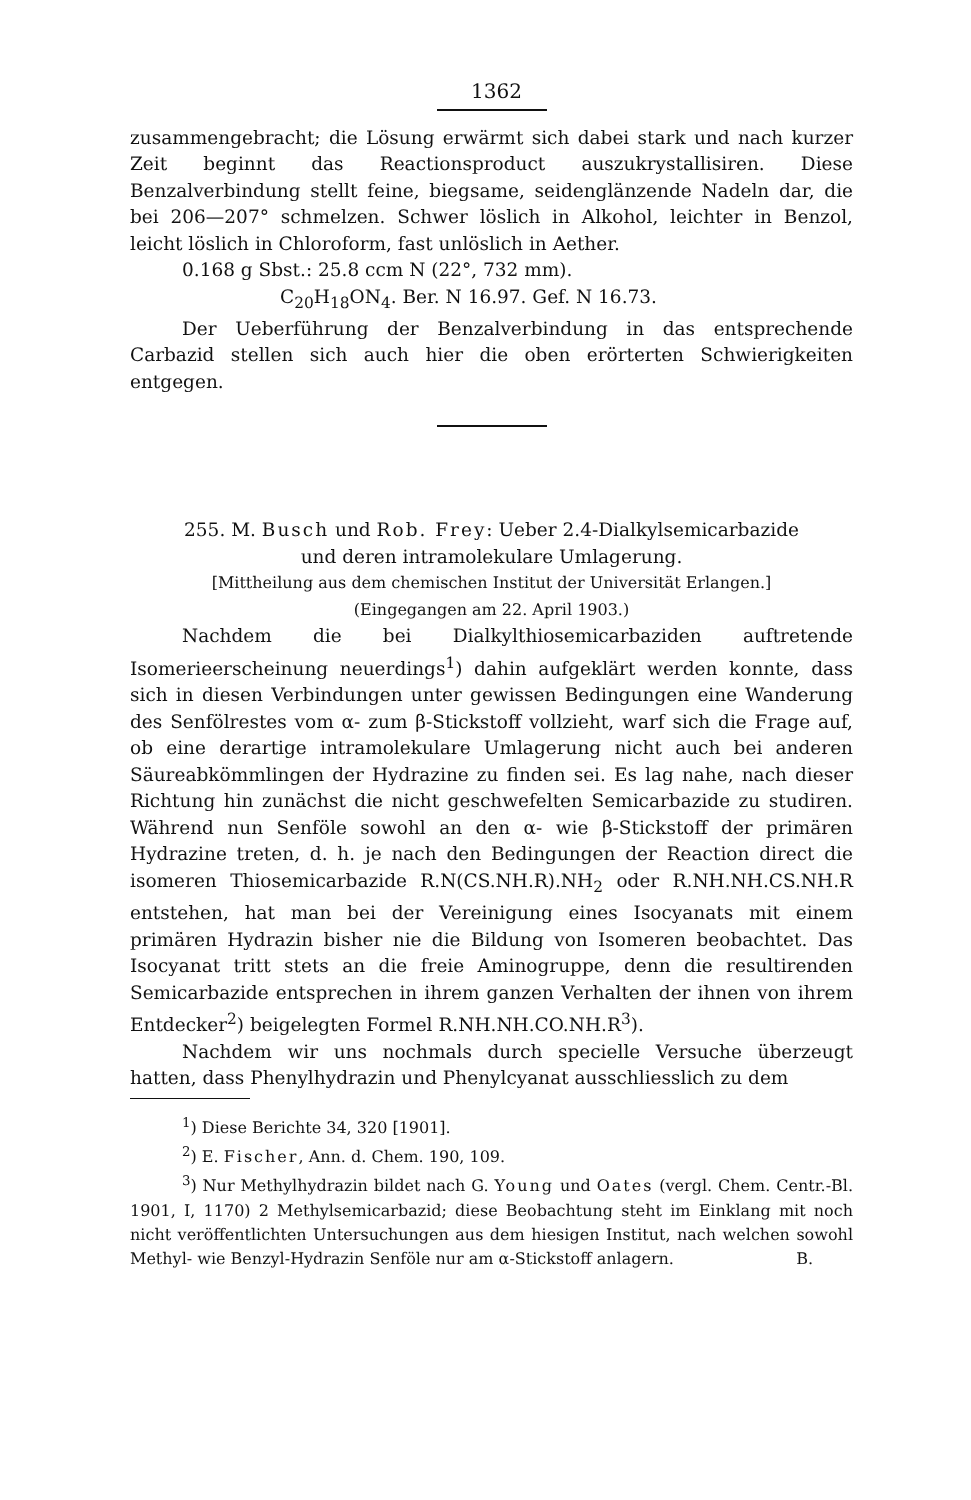1362
zusammengebracht; die Lösung erwärmt sich dabei stark und nach kurzer Zeit beginnt das Reactionsproduct auszukrystallisiren. Diese Benzalverbindung stellt feine, biegsame, seidenglänzende Nadeln dar, die bei 206—207° schmelzen. Schwer löslich in Alkohol, leichter in Benzol, leicht löslich in Chloroform, fast unlöslich in Aether.
0.168 g Sbst.: 25.8 ccm N (22°, 732 mm).
C<sub>20</sub>H<sub>18</sub>ON<sub>4</sub>. Ber. N 16.97. Gef. N 16.73.
Der Ueberführung der Benzalverbindung in das entsprechende Carbazid stellen sich auch hier die oben erörterten Schwierigkeiten entgegen.
255. M. Busch und Rob. Frey: Ueber 2.4-Dialkylsemicarbazide
und deren intramolekulare Umlagerung.
[Mittheilung aus dem chemischen Institut der Universität Erlangen.]
(Eingegangen am 22. April 1903.)
Nachdem die bei Dialkylthiosemicarbaziden auftretende Isomerieerscheinung neuerdings<sup>1</sup>) dahin aufgeklärt werden konnte, dass sich in diesen Verbindungen unter gewissen Bedingungen eine Wanderung des Senfölrestes vom α- zum β-Stickstoff vollzieht, warf sich die Frage auf, ob eine derartige intramolekulare Umlagerung nicht auch bei anderen Säureabkömmlingen der Hydrazine zu finden sei. Es lag nahe, nach dieser Richtung hin zunächst die nicht geschwefelten Semicarbazide zu studiren. Während nun Senföle sowohl an den α- wie β-Stickstoff der primären Hydrazine treten, d. h. je nach den Bedingungen der Reaction direct die isomeren Thiosemicarbazide R.N(CS.NH.R).NH<sub>2</sub> oder R.NH.NH.CS.NH.R entstehen, hat man bei der Vereinigung eines Isocyanats mit einem primären Hydrazin bisher nie die Bildung von Isomeren beobachtet. Das Isocyanat tritt stets an die freie Aminogruppe, denn die resultirenden Semicarbazide entsprechen in ihrem ganzen Verhalten der ihnen von ihrem Entdecker<sup>2</sup>) beigelegten Formel R.NH.NH.CO.NH.R<sup>3</sup>).
Nachdem wir uns nochmals durch specielle Versuche überzeugt hatten, dass Phenylhydrazin und Phenylcyanat ausschliesslich zu dem
<sup>1</sup>) Diese Berichte 34, 320 [1901].
<sup>2</sup>) E. Fischer, Ann. d. Chem. 190, 109.
<sup>3</sup>) Nur Methylhydrazin bildet nach G. Young und Oates (vergl. Chem. Centr.-Bl. 1901, I, 1170) 2 Methylsemicarbazid; diese Beobachtung steht im Einklang mit noch nicht veröffentlichten Untersuchungen aus dem hiesigen Institut, nach welchen sowohl Methyl- wie Benzyl-Hydrazin Senföle nur am α-Stickstoff anlagern. B.